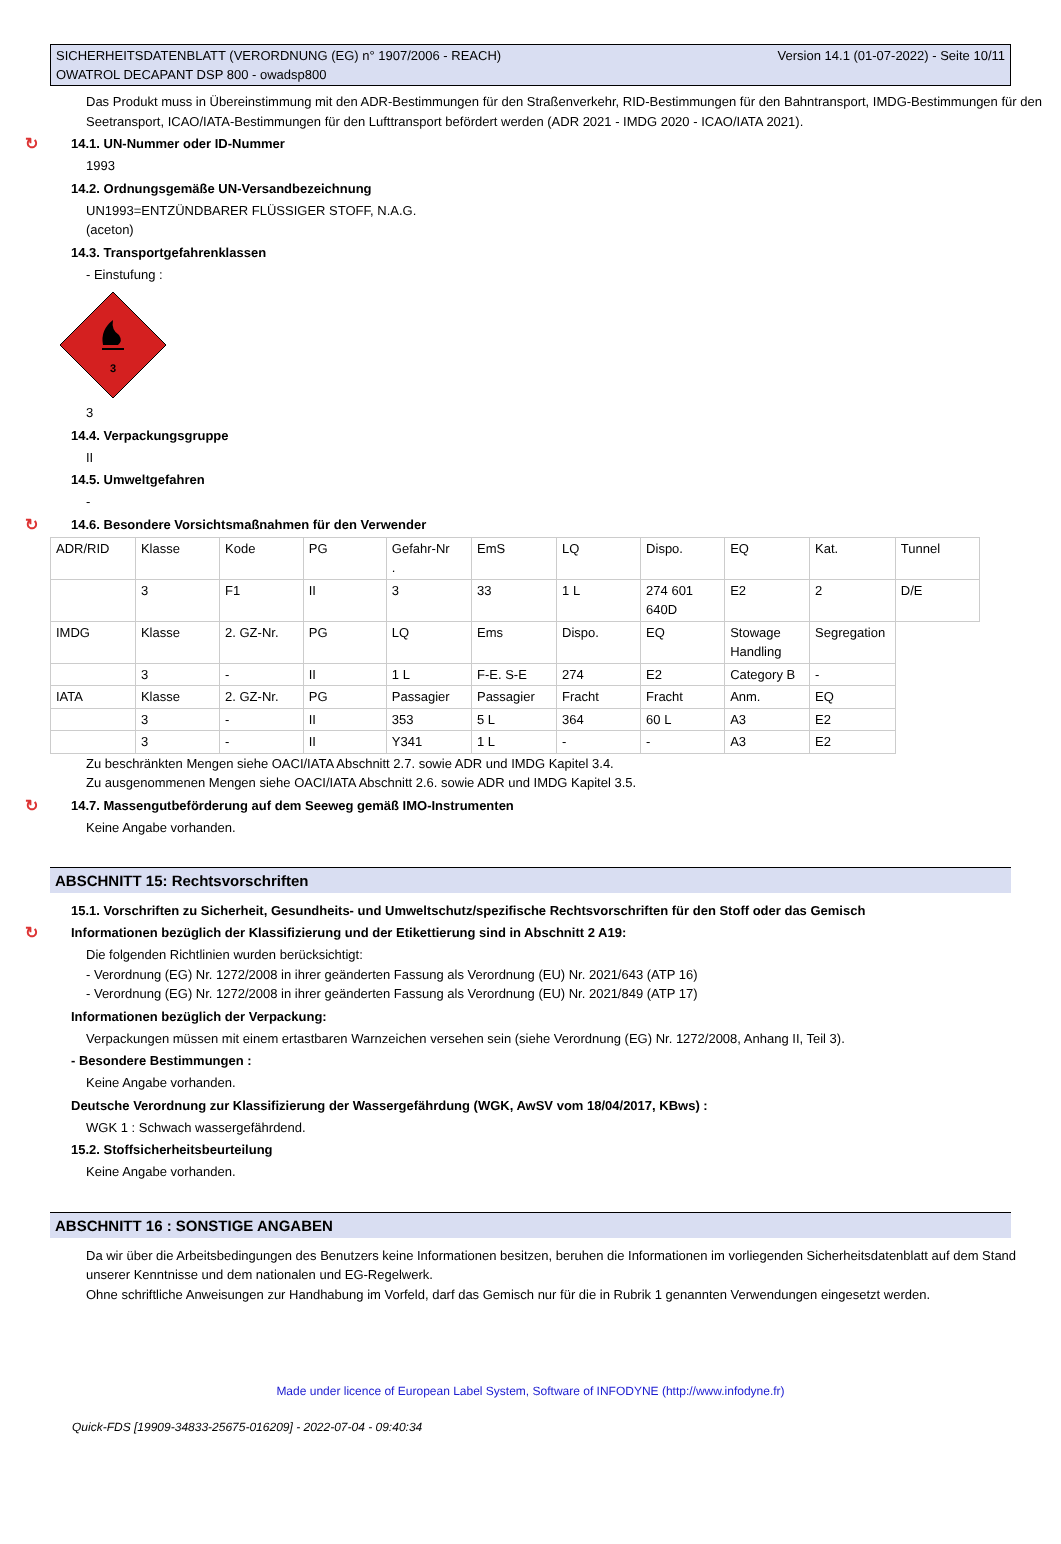SICHERHEITSDATENBLATT (VERORDNUNG (EG) n° 1907/2006 - REACH)
OWATROL DECAPANT DSP 800 - owadsp800
Version 14.1 (01-07-2022) - Seite 10/11
Das Produkt muss in Übereinstimmung mit den ADR-Bestimmungen für den Straßenverkehr, RID-Bestimmungen für den Bahntransport, IMDG-Bestimmungen für den Seetransport, ICAO/IATA-Bestimmungen für den Lufttransport befördert werden (ADR 2021 - IMDG 2020 - ICAO/IATA 2021).
↻ 14.1. UN-Nummer oder ID-Nummer
1993
14.2. Ordnungsgemäße UN-Versandbezeichnung
UN1993=ENTZÜNDBARER FLÜSSIGER STOFF, N.A.G.
(aceton)
14.3. Transportgefahrenklassen
- Einstufung :
3
3
14.4. Verpackungsgruppe
II
14.5. Umweltgefahren
-
↻ 14.6. Besondere Vorsichtsmaßnahmen für den Verwender
| ADR/RID | Klasse | Kode | PG | Gefahr-Nr . | EmS | LQ | Dispo. | EQ | Kat. | Tunnel |
| | 3 | F1 | II | 3 | 33 | 1 L | 274 601 640D | E2 | 2 | D/E |
| IMDG | Klasse | 2. GZ-Nr. | PG | LQ | Ems | Dispo. | EQ | Stowage Handling | Segregation | |
| | 3 | - | II | 1 L | F-E. S-E | 274 | E2 | Category B | - | |
| IATA | Klasse | 2. GZ-Nr. | PG | Passagier | Passagier | Fracht | Fracht | Anm. | EQ | |
| | 3 | - | II | 353 | 5 L | 364 | 60 L | A3 | E2 | |
| | 3 | - | II | Y341 | 1 L | - | - | A3 | E2 | |
Zu beschränkten Mengen siehe OACI/IATA Abschnitt 2.7. sowie ADR und IMDG Kapitel 3.4.
Zu ausgenommenen Mengen siehe OACI/IATA Abschnitt 2.6. sowie ADR und IMDG Kapitel 3.5.
↻ 14.7. Massengutbeförderung auf dem Seeweg gemäß IMO-Instrumenten
Keine Angabe vorhanden.
ABSCHNITT 15: Rechtsvorschriften
15.1. Vorschriften zu Sicherheit, Gesundheits- und Umweltschutz/spezifische Rechtsvorschriften für den Stoff oder das Gemisch
↻ Informationen bezüglich der Klassifizierung und der Etikettierung sind in Abschnitt 2 A19:
Die folgenden Richtlinien wurden berücksichtigt:
- Verordnung (EG) Nr. 1272/2008 in ihrer geänderten Fassung als Verordnung (EU) Nr. 2021/643 (ATP 16)
- Verordnung (EG) Nr. 1272/2008 in ihrer geänderten Fassung als Verordnung (EU) Nr. 2021/849 (ATP 17)
Informationen bezüglich der Verpackung:
Verpackungen müssen mit einem ertastbaren Warnzeichen versehen sein (siehe Verordnung (EG) Nr. 1272/2008, Anhang II, Teil 3).
- Besondere Bestimmungen :
Keine Angabe vorhanden.
Deutsche Verordnung zur Klassifizierung der Wassergefährdung (WGK, AwSV vom 18/04/2017, KBws) :
WGK 1 : Schwach wassergefährdend.
15.2. Stoffsicherheitsbeurteilung
Keine Angabe vorhanden.
ABSCHNITT 16 : SONSTIGE ANGABEN
Da wir über die Arbeitsbedingungen des Benutzers keine Informationen besitzen, beruhen die Informationen im vorliegenden Sicherheitsdatenblatt auf dem Stand unserer Kenntnisse und dem nationalen und EG-Regelwerk.
Ohne schriftliche Anweisungen zur Handhabung im Vorfeld, darf das Gemisch nur für die in Rubrik 1 genannten Verwendungen eingesetzt werden.
Made under licence of European Label System, Software of INFODYNE (http://www.infodyne.fr)
Quick-FDS [19909-34833-25675-016209] - 2022-07-04 - 09:40:34